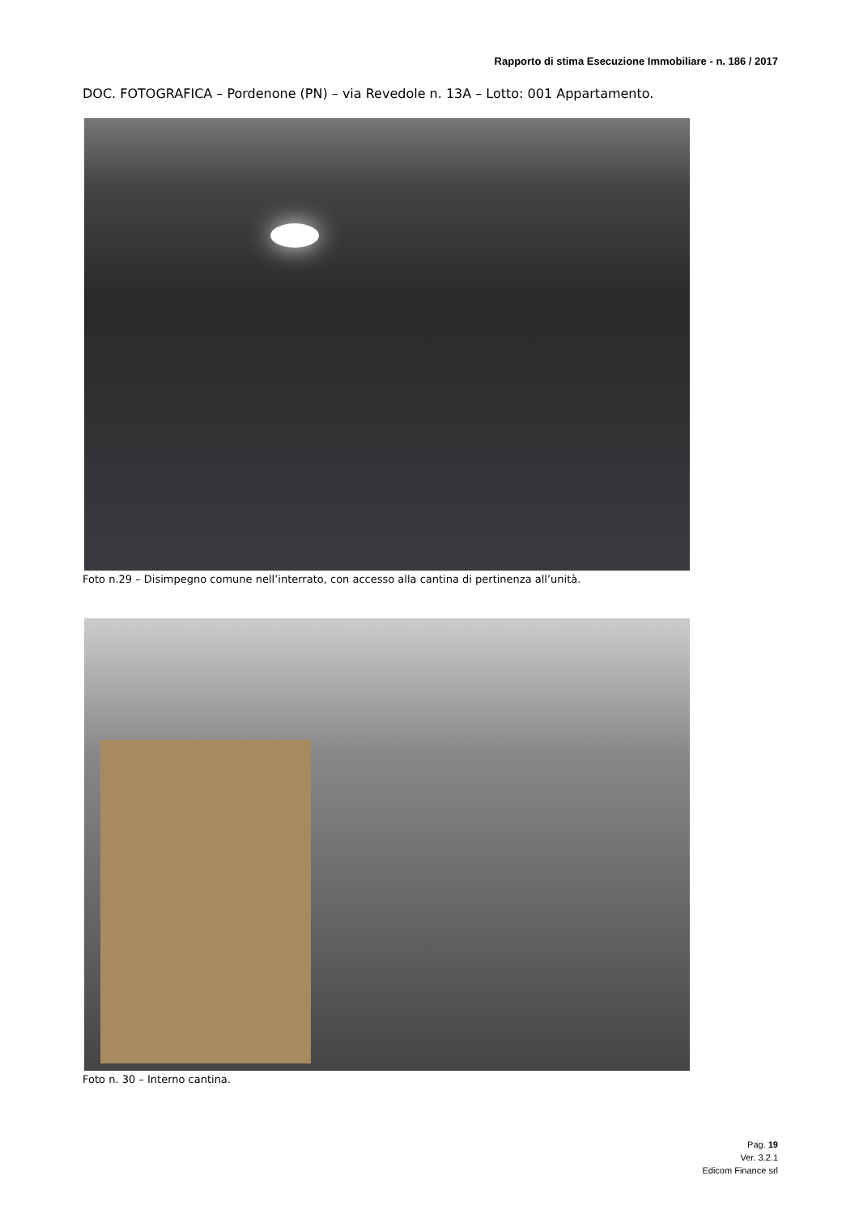Rapporto di stima Esecuzione Immobiliare - n. 186 / 2017
DOC. FOTOGRAFICA – Pordenone (PN) – via Revedole n. 13A – Lotto: 001 Appartamento.
Foto n.29 – Disimpegno comune nell’interrato, con accesso alla cantina di pertinenza all’unità.
Foto n. 30 – Interno cantina.
Pag. 19
Ver. 3.2.1
Edicom Finance srl